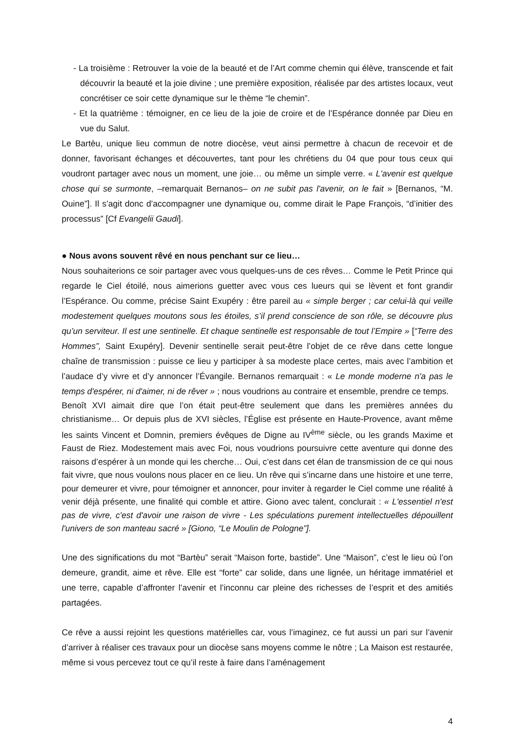- La troisième : Retrouver la voie de la beauté et de l’Art comme chemin qui élève, transcende et fait découvrir la beauté et la joie divine ; une première exposition, réalisée par des artistes locaux, veut concrétiser ce soir cette dynamique sur le thème “le chemin”.
- Et la quatrième : témoigner, en ce lieu de la joie de croire et de l’Espérance donnée par Dieu en vue du Salut.
Le Bartèu, unique lieu commun de notre diocèse, veut ainsi permettre à chacun de recevoir et de donner, favorisant échanges et découvertes, tant pour les chrétiens du 04 que pour tous ceux qui voudront partager avec nous un moment, une joie… ou même un simple verre. « L'avenir est quelque chose qui se surmonte, –remarquait Bernanos– on ne subit pas l'avenir, on le fait » [Bernanos, “M. Ouine”]. Il s’agit donc d’accompagner une dynamique ou, comme dirait le Pape François, “d’initier des processus” [Cf Evangelii Gaudi].
● Nous avons souvent rêvé en nous penchant sur ce lieu…
Nous souhaiterions ce soir partager avec vous quelques-uns de ces rêves… Comme le Petit Prince qui regarde le Ciel étoilé, nous aimerions guetter avec vous ces lueurs qui se lèvent et font grandir l’Espérance. Ou comme, précise Saint Exupéry : être pareil au « simple berger ; car celui-là qui veille modestement quelques moutons sous les étoiles, s’il prend conscience de son rôle, se découvre plus qu’un serviteur. Il est une sentinelle. Et chaque sentinelle est responsable de tout l’Empire » [“Terre des Hommes”, Saint Exupéry]. Devenir sentinelle serait peut-être l’objet de ce rêve dans cette longue chaîne de transmission : puisse ce lieu y participer à sa modeste place certes, mais avec l’ambition et l’audace d’y vivre et d’y annoncer l’Évangile. Bernanos remarquait : « Le monde moderne n'a pas le temps d'espérer, ni d'aimer, ni de rêver » ; nous voudrions au contraire et ensemble, prendre ce temps.
Benoît XVI aimait dire que l’on était peut-être seulement que dans les premières années du christianisme… Or depuis plus de XVI siècles, l’Église est présente en Haute-Provence, avant même les saints Vincent et Domnin, premiers évêques de Digne au IV<sup>ème</sup> siècle, ou les grands Maxime et Faust de Riez. Modestement mais avec Foi, nous voudrions poursuivre cette aventure qui donne des raisons d’espérer à un monde qui les cherche… Oui, c’est dans cet élan de transmission de ce qui nous fait vivre, que nous voulons nous placer en ce lieu. Un rêve qui s’incarne dans une histoire et une terre, pour demeurer et vivre, pour témoigner et annoncer, pour inviter à regarder le Ciel comme une réalité à venir déjà présente, une finalité qui comble et attire. Giono avec talent, conclurait : « L'essentiel n'est pas de vivre, c'est d'avoir une raison de vivre - Les spéculations purement intellectuelles dépouillent l'univers de son manteau sacré » [Giono, “Le Moulin de Pologne”].
Une des significations du mot “Bartèu” serait “Maison forte, bastide”. Une “Maison”, c’est le lieu où l’on demeure, grandit, aime et rêve. Elle est “forte” car solide, dans une lignée, un héritage immatériel et une terre, capable d’affronter l’avenir et l’inconnu car pleine des richesses de l’esprit et des amitiés partagées.
Ce rêve a aussi rejoint les questions matérielles car, vous l’imaginez, ce fut aussi un pari sur l’avenir d’arriver à réaliser ces travaux pour un diocèse sans moyens comme le nôtre ; La Maison est restaurée, même si vous percevez tout ce qu’il reste à faire dans l’aménagement
4